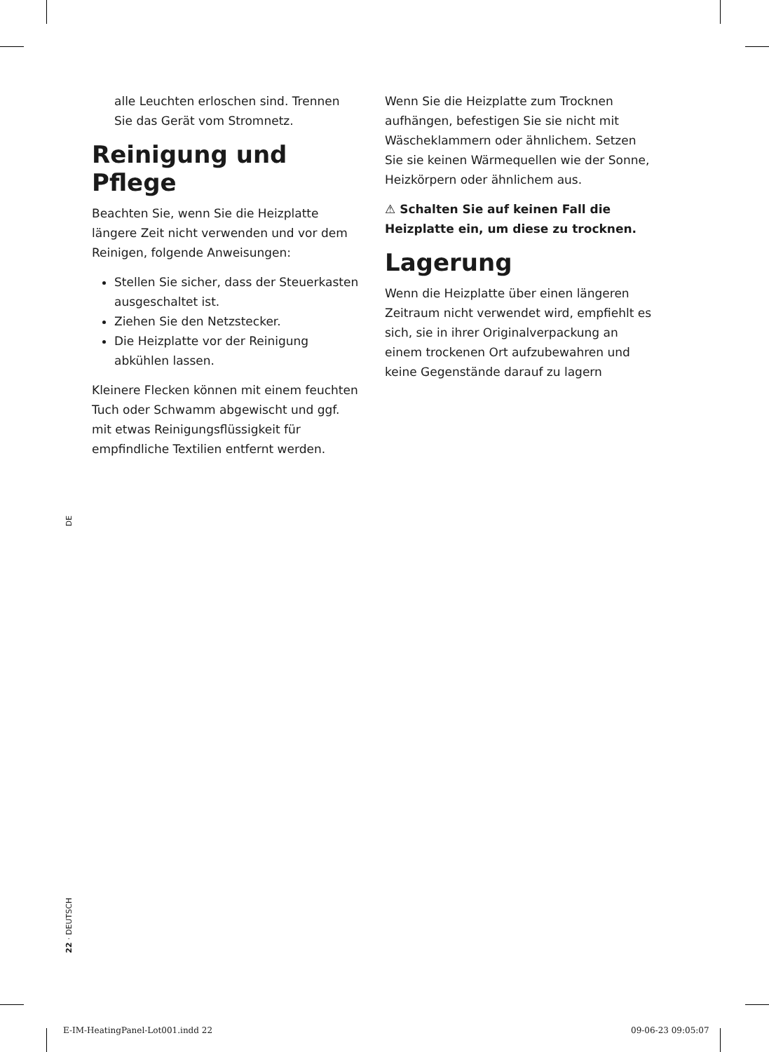alle Leuchten erloschen sind. Trennen Sie das Gerät vom Stromnetz.
Reinigung und Pflege
Beachten Sie, wenn Sie die Heizplatte längere Zeit nicht verwenden und vor dem Reinigen, folgende Anweisungen:
Stellen Sie sicher, dass der Steuerkasten ausgeschaltet ist.
Ziehen Sie den Netzstecker.
Die Heizplatte vor der Reinigung abkühlen lassen.
Kleinere Flecken können mit einem feuchten Tuch oder Schwamm abgewischt und ggf. mit etwas Reinigungsflüssigkeit für empfindliche Textilien entfernt werden.
Wenn Sie die Heizplatte zum Trocknen aufhängen, befestigen Sie sie nicht mit Wäscheklammern oder ähnlichem. Setzen Sie sie keinen Wärmequellen wie der Sonne, Heizkörpern oder ähnlichem aus.
⚠ Schalten Sie auf keinen Fall die Heizplatte ein, um diese zu trocknen.
Lagerung
Wenn die Heizplatte über einen längeren Zeitraum nicht verwendet wird, empfiehlt es sich, sie in ihrer Originalverpackung an einem trockenen Ort aufzubewahren und keine Gegenstände darauf zu lagern
DE
22 · DEUTSCH
E-IM-HeatingPanel-Lot001.indd 22
09-06-23 09:05:07